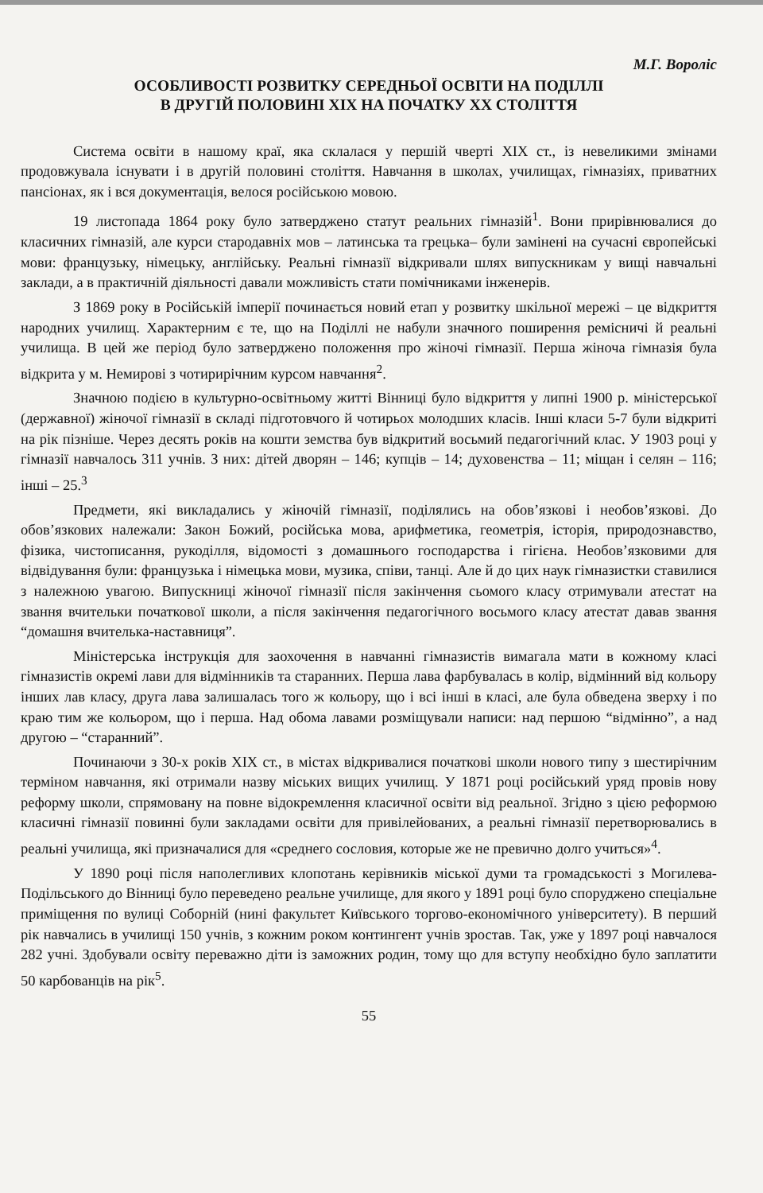М.Г. Вороліс
ОСОБЛИВОСТІ РОЗВИТКУ СЕРЕДНЬОЇ ОСВІТИ НА ПОДІЛЛІ
В ДРУГІЙ ПОЛОВИНІ ХІХ НА ПОЧАТКУ ХХ СТОЛІТТЯ
Система освіти в нашому краї, яка склалася у першій чверті ХІХ ст., із невеликими змінами продовжувала існувати і в другій половині століття. Навчання в школах, училищах, гімназіях, приватних пансіонах, як і вся документація, велося російською мовою.
19 листопада 1864 року було затверджено статут реальних гімназій<sup>1</sup>. Вони прирівнювалися до класичних гімназій, але курси стародавніх мов – латинська та грецька– були замінені на сучасні європейські мови: французьку, німецьку, англійську. Реальні гімназії відкривали шлях випускникам у вищі навчальні заклади, а в практичній діяльності давали можливість стати помічниками інженерів.
З 1869 року в Російській імперії починається новий етап у розвитку шкільної мережі – це відкриття народних училищ. Характерним є те, що на Поділлі не набули значного поширення ремісничі й реальні училища. В цей же період було затверджено положення про жіночі гімназії. Перша жіноча гімназія була відкрита у м. Немирові з чотирирічним курсом навчання<sup>2</sup>.
Значною подією в культурно-освітньому житті Вінниці було відкриття у липні 1900 р. міністерської (державної) жіночої гімназії в складі підготовчого й чотирьох молодших класів. Інші класи 5-7 були відкриті на рік пізніше. Через десять років на кошти земства був відкритий восьмий педагогічний клас. У 1903 році у гімназії навчалось 311 учнів. З них: дітей дворян – 146; купців – 14; духовенства – 11; міщан і селян – 116; інші – 25.<sup>3</sup>
Предмети, які викладались у жіночій гімназії, поділялись на обов’язкові і необов’язкові. До обов’язкових належали: Закон Божий, російська мова, арифметика, геометрія, історія, природознавство, фізика, чистописання, рукоділля, відомості з домашнього господарства і гігієна. Необов’язковими для відвідування були: французька і німецька мови, музика, співи, танці. Але й до цих наук гімназистки ставилися з належною увагою. Випускниці жіночої гімназії після закінчення сьомого класу отримували атестат на звання вчительки початкової школи, а після закінчення педагогічного восьмого класу атестат давав звання “домашня вчителька-наставниця”.
Міністерська інструкція для заохочення в навчанні гімназистів вимагала мати в кожному класі гімназистів окремі лави для відмінників та старанних. Перша лава фарбувалась в колір, відмінний від кольору інших лав класу, друга лава залишалась того ж кольору, що і всі інші в класі, але була обведена зверху і по краю тим же кольором, що і перша. Над обома лавами розміщували написи: над першою “відмінно”, а над другою – “старанний”.
Починаючи з 30-х років ХІХ ст., в містах відкривалися початкові школи нового типу з шестирічним терміном навчання, які отримали назву міських вищих училищ. У 1871 році російський уряд провів нову реформу школи, спрямовану на повне відокремлення класичної освіти від реальної. Згідно з цією реформою класичні гімназії повинні були закладами освіти для привілейованих, а реальні гімназії перетворювались в реальні училища, які призначалися для «среднего сословия, которые же не превично долго учиться»<sup>4</sup>.
У 1890 році після наполегливих клопотань керівників міської думи та громадськості з Могилева-Подільського до Вінниці було переведено реальне училище, для якого у 1891 році було споруджено спеціальне приміщення по вулиці Соборній (нині факультет Київського торгово-економічного університету). В перший рік навчались в училищі 150 учнів, з кожним роком контингент учнів зростав. Так, уже у 1897 році навчалося 282 учні. Здобували освіту переважно діти із заможних родин, тому що для вступу необхідно було заплатити 50 карбованців на рік<sup>5</sup>.
55